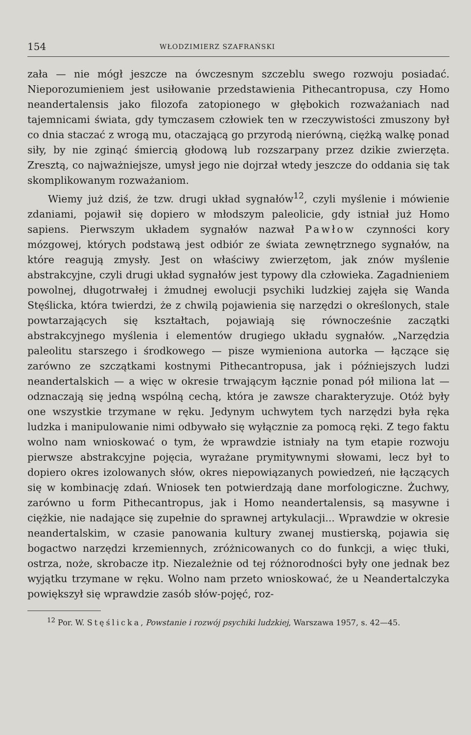154 WŁODZIMIERZ SZAFRAŃSKI
zała — nie mógł jeszcze na ówczesnym szczeblu swego rozwoju posiadać. Nieporozumieniem jest usiłowanie przedstawienia Pithecantropusa, czy Homo neandertalensis jako filozofa zatopionego w głębokich rozważaniach nad tajemnicami świata, gdy tymczasem człowiek ten w rzeczywistości zmuszony był co dnia staczać z wrogą mu, otaczającą go przyrodą nierówną, ciężką walkę ponad siły, by nie zginąć śmiercią głodową lub rozszarpany przez dzikie zwierzęta. Zresztą, co najważniejsze, umysł jego nie dojrzał wtedy jeszcze do oddania się tak skomplikowanym rozważaniom.
Wiemy już dziś, że tzw. drugi układ sygnałów<sup>12</sup>, czyli myślenie i mówienie zdaniami, pojawił się dopiero w młodszym paleolicie, gdy istniał już Homo sapiens. Pierwszym układem sygnałów nazwał Pawłow czynności kory mózgowej, których podstawą jest odbiór ze świata zewnętrznego sygnałów, na które reagują zmysły. Jest on właściwy zwierzętom, jak znów myślenie abstrakcyjne, czyli drugi układ sygnałów jest typowy dla człowieka. Zagadnieniem powolnej, długotrwałej i żmudnej ewolucji psychiki ludzkiej zajęła się Wanda Stęślicka, która twierdzi, że z chwilą pojawienia się narzędzi o określonych, stale powtarzających się kształtach, pojawiają się równocześnie zaczątki abstrakcyjnego myślenia i elementów drugiego układu sygnałów. „Narzędzia paleolitu starszego i środkowego — pisze wymieniona autorka — łączące się zarówno ze szczątkami kostnymi Pithecantropusa, jak i późniejszych ludzi neandertalskich — a więc w okresie trwającym łącznie ponad pół miliona lat — odznaczają się jedną wspólną cechą, która je zawsze charakteryzuje. Otóż były one wszystkie trzymane w ręku. Jedynym uchwytem tych narzędzi była ręka ludzka i manipulowanie nimi odbywało się wyłącznie za pomocą ręki. Z tego faktu wolno nam wnioskować o tym, że wprawdzie istniały na tym etapie rozwoju pierwsze abstrakcyjne pojęcia, wyrażane prymitywnymi słowami, lecz był to dopiero okres izolowanych słów, okres niepowiązanych powiedzeń, nie łączących się w kombinację zdań. Wniosek ten potwierdzają dane morfologiczne. Żuchwy, zarówno u form Pithecantropus, jak i Homo neandertalensis, są masywne i ciężkie, nie nadające się zupełnie do sprawnej artykulacji... Wprawdzie w okresie neandertalskim, w czasie panowania kultury zwanej mustierską, pojawia się bogactwo narzędzi krzemiennych, zróżnicowanych co do funkcji, a więc tłuki, ostrza, noże, skrobacze itp. Niezależnie od tej różnorodności były one jednak bez wyjątku trzymane w ręku. Wolno nam przeto wnioskować, że u Neandertalczyka powiększył się wprawdzie zasób słów-pojęć, roz-
<sup>12</sup> Por. W. Stęślicka, Powstanie i rozwój psychiki ludzkiej, Warszawa 1957, s. 42—45.